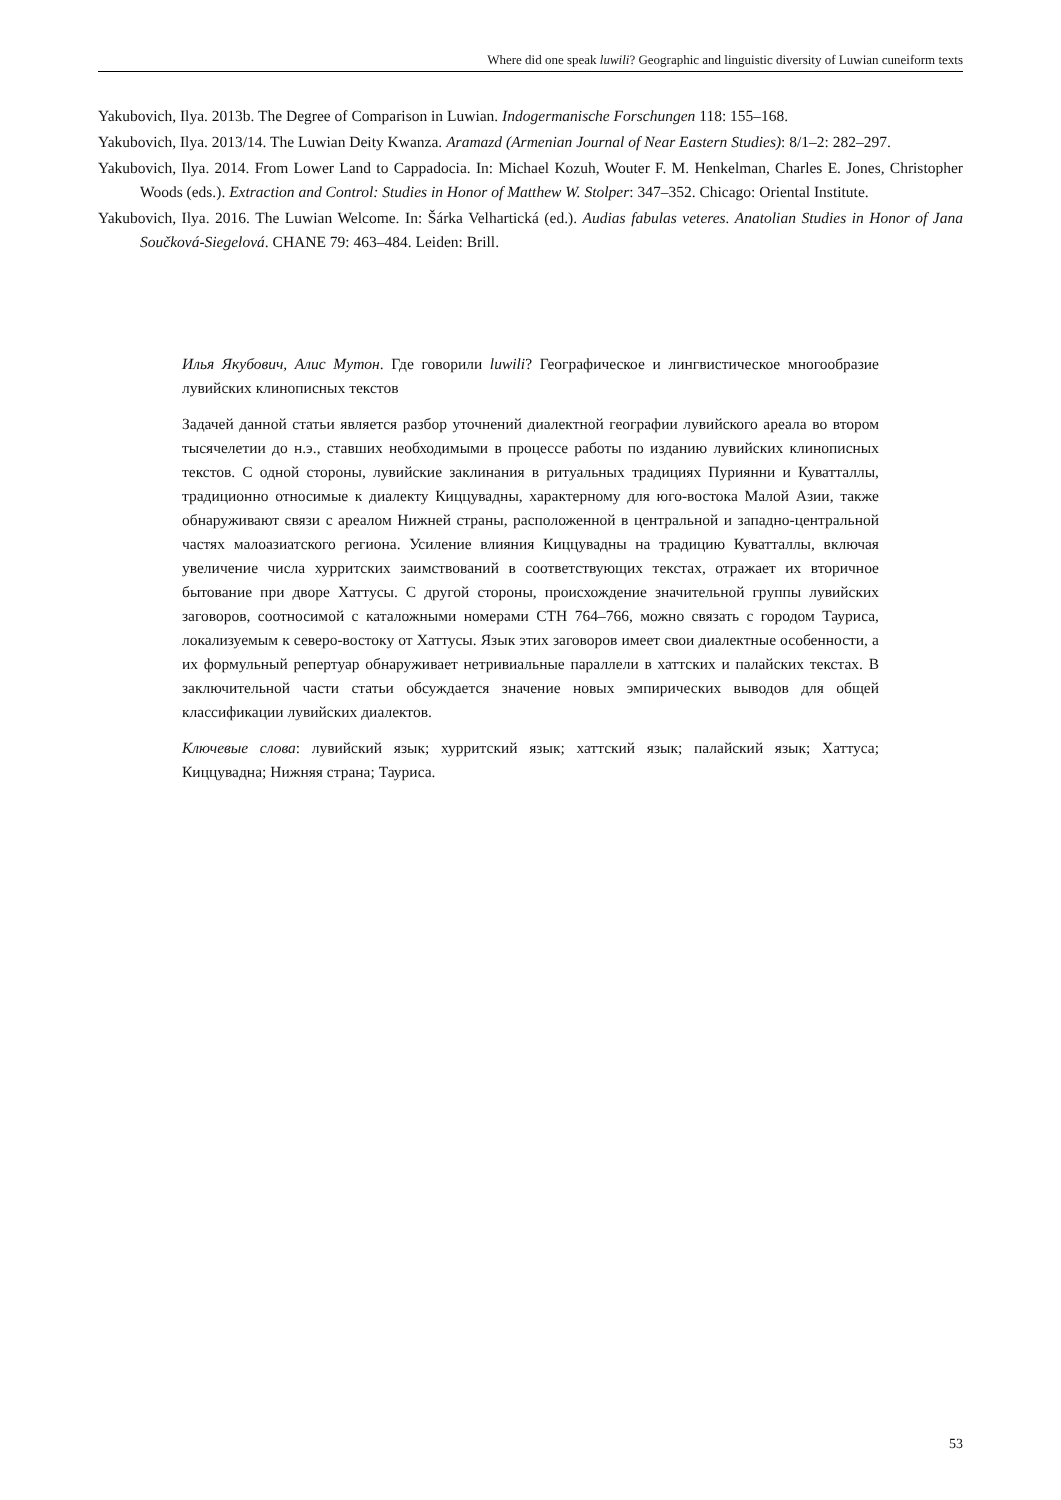Where did one speak luwili? Geographic and linguistic diversity of Luwian cuneiform texts
Yakubovich, Ilya. 2013b. The Degree of Comparison in Luwian. Indogermanische Forschungen 118: 155–168.
Yakubovich, Ilya. 2013/14. The Luwian Deity Kwanza. Aramazd (Armenian Journal of Near Eastern Studies): 8/1–2: 282–297.
Yakubovich, Ilya. 2014. From Lower Land to Cappadocia. In: Michael Kozuh, Wouter F. M. Henkelman, Charles E. Jones, Christopher Woods (eds.). Extraction and Control: Studies in Honor of Matthew W. Stolper: 347–352. Chicago: Oriental Institute.
Yakubovich, Ilya. 2016. The Luwian Welcome. In: Šárka Velhartická (ed.). Audias fabulas veteres. Anatolian Studies in Honor of Jana Součková-Siegelová. CHANE 79: 463–484. Leiden: Brill.
Илья Якубович, Алис Мутон. Где говорили luwili? Географическое и лингвистическое многообразие лувийских клинописных текстов
Задачей данной статьи является разбор уточнений диалектной географии лувийского ареала во втором тысячелетии до н.э., ставших необходимыми в процессе работы по изданию лувийских клинописных текстов. С одной стороны, лувийские заклинания в ритуальных традициях Пуриянни и Куватталлы, традиционно относимые к диалекту Киццувадны, характерному для юго-востока Малой Азии, также обнаруживают связи с ареалом Нижней страны, расположенной в центральной и западно-центральной частях малоазиатского региона. Усиление влияния Киццувадны на традицию Куватталлы, включая увеличение числа хурритских заимствований в соответствующих текстах, отражает их вторичное бытование при дворе Хаттусы. С другой стороны, происхождение значительной группы лувийских заговоров, соотносимой с каталожными номерами CTH 764–766, можно связать с городом Тауриса, локализуемым к северо-востоку от Хаттусы. Язык этих заговоров имеет свои диалектные особенности, а их формульный репертуар обнаруживает нетривиальные параллели в хаттских и палайских текстах. В заключительной части статьи обсуждается значение новых эмпирических выводов для общей классификации лувийских диалектов.
Ключевые слова: лувийский язык; хурритский язык; хаттский язык; палайский язык; Хаттуса; Киццувадна; Нижняя страна; Тауриса.
53